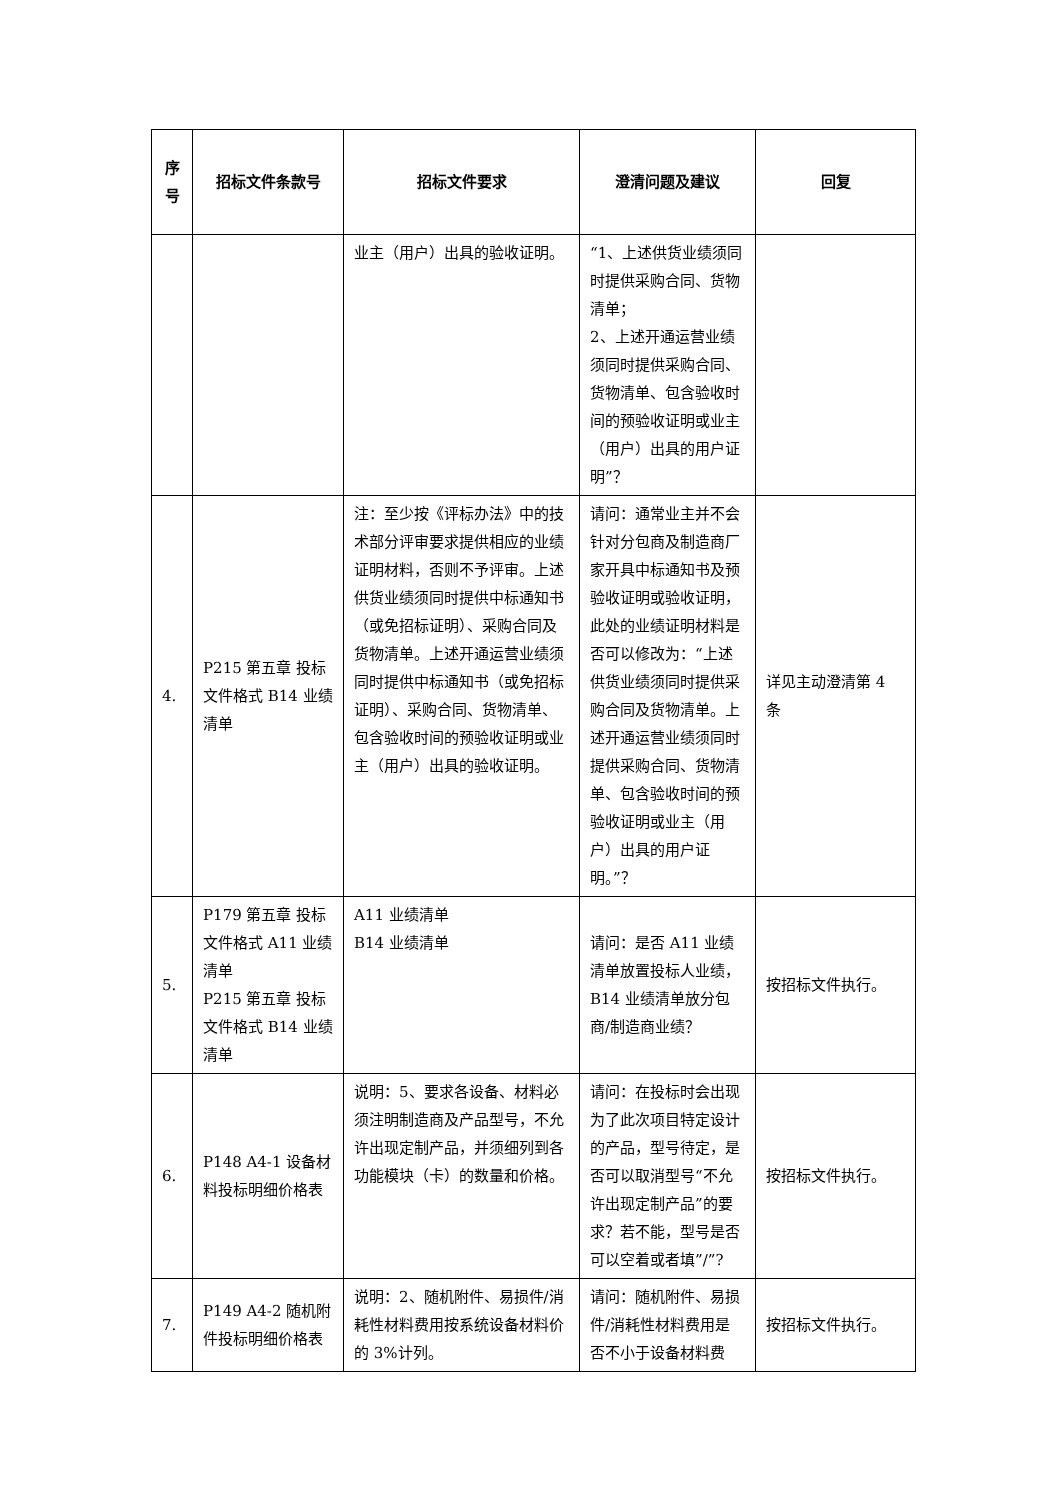| 序 号 | 招标文件条款号 | 招标文件要求 | 澄清问题及建议 | 回复 |
| --- | --- | --- | --- | --- |
| | | 业主（用户）出具的验收证明。 | “1、上述供货业绩须同时提供采购合同、货物清单； 2、上述开通运营业绩须同时提供采购合同、货物清单、包含验收时间的预验收证明或业主（用户）出具的用户证明”？ | |
| 4. | P215 第五章 投标文件格式 B14 业绩清单 | 注：至少按《评标办法》中的技术部分评审要求提供相应的业绩证明材料，否则不予评审。上述供货业绩须同时提供中标通知书（或免招标证明）、采购合同及货物清单。上述开通运营业绩须同时提供中标通知书（或免招标证明）、采购合同、货物清单、包含验收时间的预验收证明或业主（用户）出具的验收证明。 | 请问：通常业主并不会针对分包商及制造商厂家开具中标通知书及预验收证明或验收证明，此处的业绩证明材料是否可以修改为：“上述供货业绩须同时提供采购合同及货物清单。上述开通运营业绩须同时提供采购合同、货物清单、包含验收时间的预验收证明或业主（用户）出具的用户证明。”？ | 详见主动澄清第 4 条 |
| 5. | P179 第五章 投标文件格式 A11 业绩清单 P215 第五章 投标文件格式 B14 业绩清单 | A11 业绩清单 B14 业绩清单 | 请问：是否 A11 业绩清单放置投标人业绩，B14 业绩清单放分包商/制造商业绩？ | 按招标文件执行。 |
| 6. | P148 A4-1 设备材料投标明细价格表 | 说明：5、要求各设备、材料必须注明制造商及产品型号，不允许出现定制产品，并须细列到各功能模块（卡）的数量和价格。 | 请问：在投标时会出现为了此次项目特定设计的产品，型号待定，是否可以取消型号“不允许出现定制产品”的要求？若不能，型号是否可以空着或者填”/”? | 按招标文件执行。 |
| 7. | P149 A4-2 随机附件投标明细价格表 | 说明：2、随机附件、易损件/消耗性材料费用按系统设备材料价的 3%计列。 | 请问：随机附件、易损件/消耗性材料费用是否不小于设备材料费 | 按招标文件执行。 |